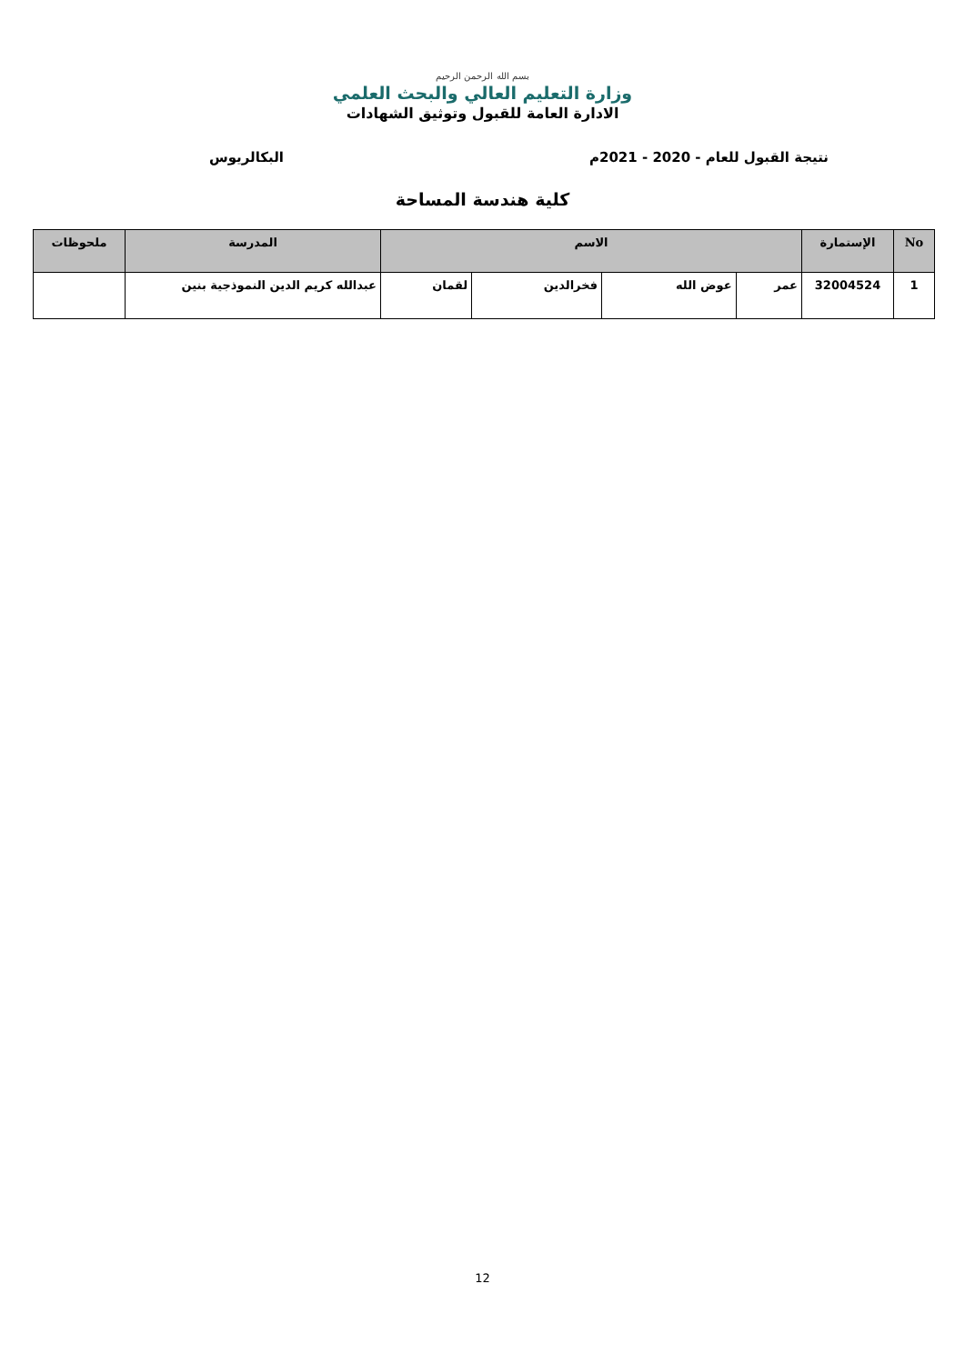بسم الله الرحمن الرحيم
وزارة التعليم العالي والبحث العلمي
الادارة العامة للقبول وتوثيق الشهادات
نتيجة القبول للعام - 2020 - 2021م البكالريوس
كلية هندسة المساحة
| No | الإستمارة | الاسم | | | | المدرسة | ملحوظات |
| --- | --- | --- | --- | --- | --- | --- | --- |
| 1 | 32004524 | عمر | عوض الله | فخرالدين | لقمان | عبدالله كريم الدين النموذجية بنين | |
12